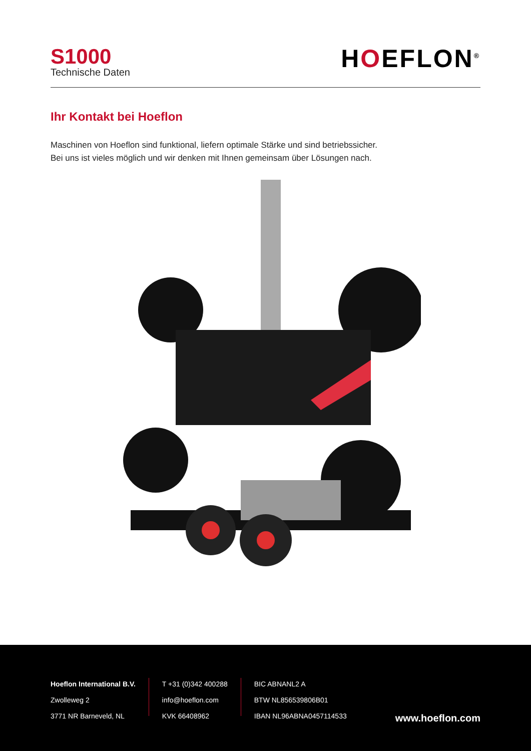S1000
Technische Daten
HOEFLON<sup>®</sup>
Ihr Kontakt bei Hoeflon
Maschinen von Hoeflon sind funktional, liefern optimale Stärke und sind betriebssicher.
Bei uns ist vieles möglich und wir denken mit Ihnen gemeinsam über Lösungen nach.
Hoeflon International B.V.
Zwolleweg 2
3771 NR Barneveld, NL
T +31 (0)342 400288
info@hoeflon.com
KVK 66408962
BIC ABNANL2 A
BTW NL856539806B01
IBAN NL96ABNA0457114533
www.hoeflon.com